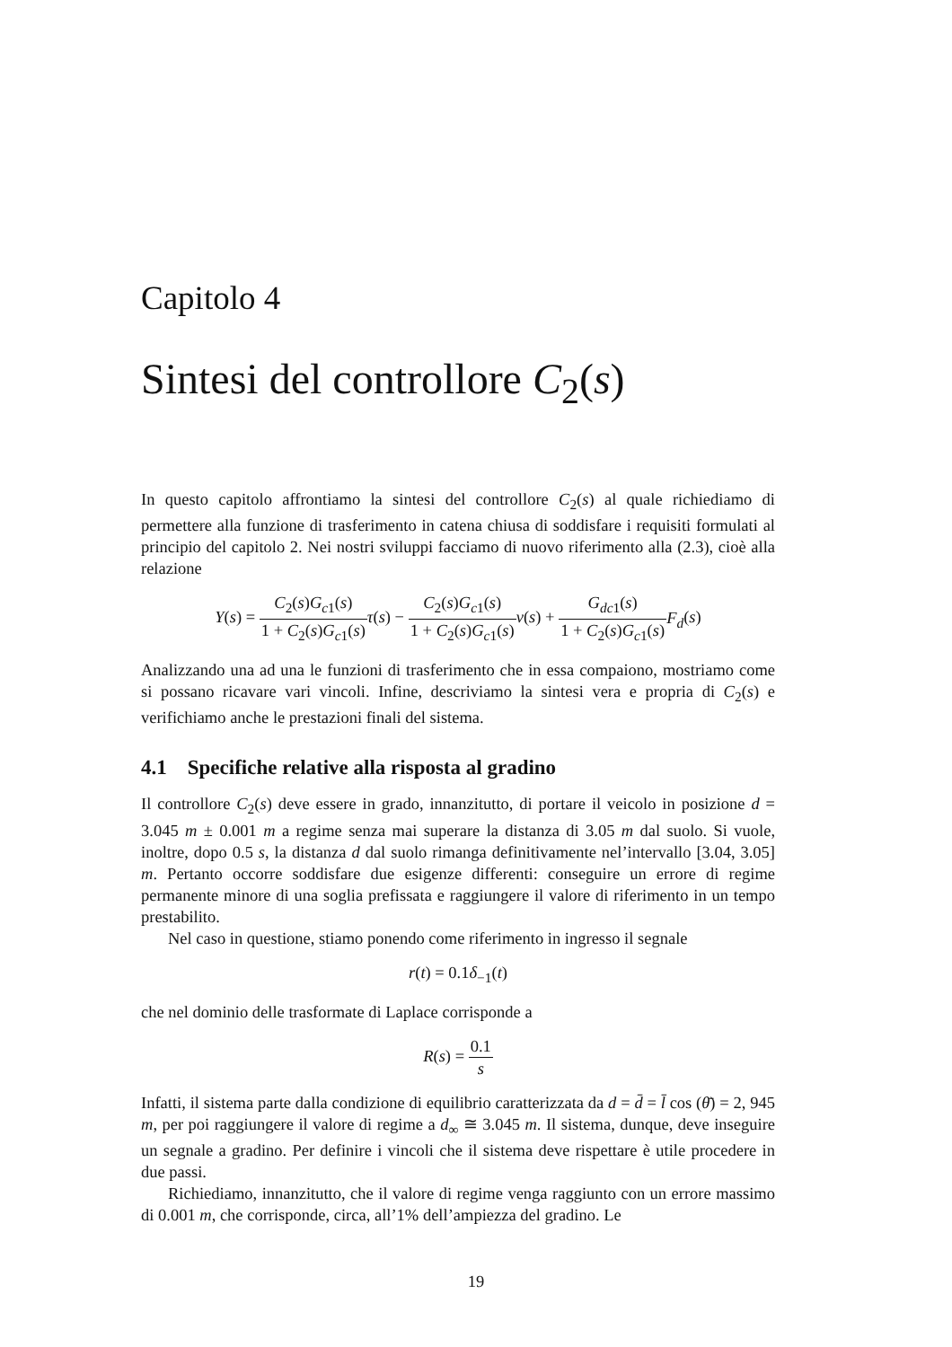Capitolo 4
Sintesi del controllore C<sub>2</sub>(s)
In questo capitolo affrontiamo la sintesi del controllore C<sub>2</sub>(s) al quale richiediamo di permettere alla funzione di trasferimento in catena chiusa di soddisfare i requisiti formulati al principio del capitolo 2. Nei nostri sviluppi facciamo di nuovo riferimento alla (2.3), cioè alla relazione
Y(s) = C<sub>2</sub>(s)G<sub>c1</sub>(s) 1 + C<sub>2</sub>(s)G<sub>c1</sub>(s) τ(s) − C<sub>2</sub>(s)G<sub>c1</sub>(s) 1 + C<sub>2</sub>(s)G<sub>c1</sub>(s) ν(s) + G<sub>dc1</sub>(s) 1 + C<sub>2</sub>(s)G<sub>c1</sub>(s) F<sub>d</sub>(s)
Analizzando una ad una le funzioni di trasferimento che in essa compaiono, mostriamo come si possano ricavare vari vincoli. Infine, descriviamo la sintesi vera e propria di C<sub>2</sub>(s) e verifichiamo anche le prestazioni finali del sistema.
4.1 Specifiche relative alla risposta al gradino
Il controllore C<sub>2</sub>(s) deve essere in grado, innanzitutto, di portare il veicolo in posizione d = 3.045 m ± 0.001 m a regime senza mai superare la distanza di 3.05 m dal suolo. Si vuole, inoltre, dopo 0.5 s, la distanza d dal suolo rimanga definitivamente nel’intervallo [3.04, 3.05] m. Pertanto occorre soddisfare due esigenze differenti: conseguire un errore di regime permanente minore di una soglia prefissata e raggiungere il valore di riferimento in un tempo prestabilito.
Nel caso in questione, stiamo ponendo come riferimento in ingresso il segnale
r(t) = 0.1δ<sub>−1</sub>(t)
che nel dominio delle trasformate di Laplace corrisponde a
R(s) = 0.1 s
Infatti, il sistema parte dalla condizione di equilibrio caratterizzata da d = d̄ = l̄ cos (θ̄) = 2, 945 m, per poi raggiungere il valore di regime a d<sub>∞</sub> ≅ 3.045 m. Il sistema, dunque, deve inseguire un segnale a gradino. Per definire i vincoli che il sistema deve rispettare è utile procedere in due passi.
Richiediamo, innanzitutto, che il valore di regime venga raggiunto con un errore massimo di 0.001 m, che corrisponde, circa, all’1% dell’ampiezza del gradino. Le
19